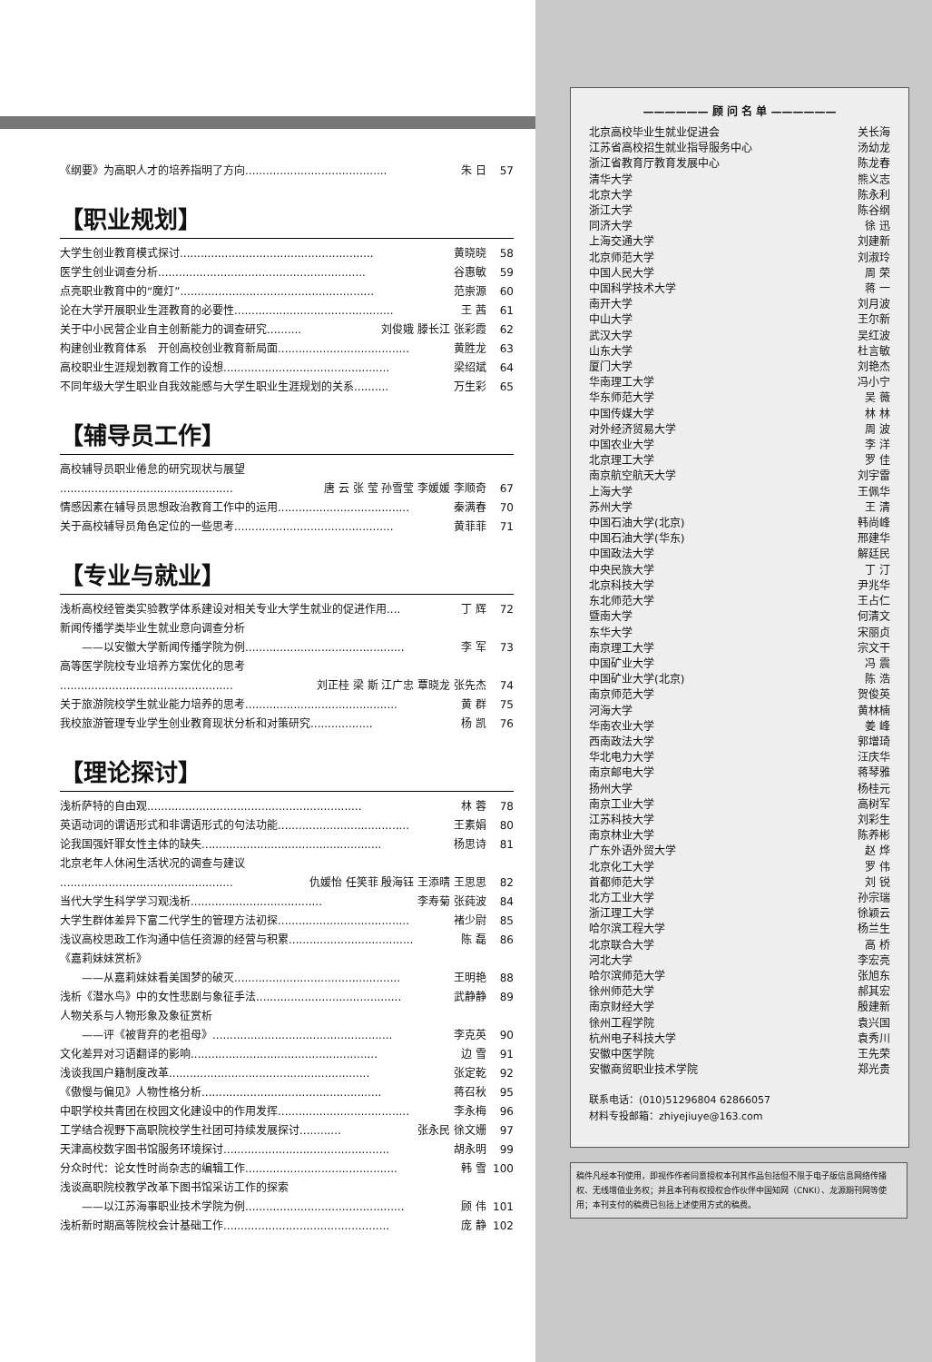《纲要》为高职人才的培养指明了方向......................................... 朱 日 57
【职业规划】
大学生创业教育模式探讨........................................................ 黄晓晓 58
医学生创业调查分析............................................................ 谷惠敏 59
点亮职业教育中的“魔灯”........................................................ 范崇源 60
论在大学开展职业生涯教育的必要性.............................................. 王 茜 61
关于中小民营企业自主创新能力的调查研究.......... 刘俊娥 滕长江 张彩霞 62
构建创业教育体系　开创高校创业教育新局面...................................... 黄胜龙 63
高校职业生涯规划教育工作的设想................................................ 梁绍斌 64
不同年级大学生职业自我效能感与大学生职业生涯规划的关系.......... 万生彩 65
【辅导员工作】
高校辅导员职业倦怠的研究现状与展望
.................................................. 唐 云 张 莹 孙雪莹 李媛媛 李顺奇 67
情感因素在辅导员思想政治教育工作中的运用...................................... 秦满春 70
关于高校辅导员角色定位的一些思考.............................................. 黄菲菲 71
【专业与就业】
浅析高校经管类实验教学体系建设对相关专业大学生就业的促进作用.... 丁 辉 72
新闻传播学类毕业生就业意向调查分析
　　——以安徽大学新闻传播学院为例.............................................. 李 军 73
高等医学院校专业培养方案优化的思考
.................................................. 刘正桂 梁 斯 江广忠 覃晓龙 张先杰 74
关于旅游院校学生就业能力培养的思考............................................ 黄 群 75
我校旅游管理专业学生创业教育现状分析和对策研究.................. 杨 凯 76
【理论探讨】
浅析萨特的自由观.............................................................. 林 蓉 78
英语动词的谓语形式和非谓语形式的句法功能...................................... 王素娟 80
论我国强奸罪女性主体的缺失.................................................... 杨思诗 81
北京老年人休闲生活状况的调查与建议
.................................................. 仇媛怡 任笑菲 殷海钰 王添晴 王思思 82
当代大学生科学学习观浅析...................................... 李寿菊 张莼波 84
大学生群体差异下富二代学生的管理方法初探...................................... 褚少尉 85
浅议高校思政工作沟通中信任资源的经营与积累.................................... 陈 磊 86
《嘉莉妹妹赏析》
　　——从嘉莉妹妹看美国梦的破灭................................................ 王明艳 88
浅析《潜水鸟》中的女性悲剧与象征手法.......................................... 武静静 89
人物关系与人物形象及象征赏析
　　——评《被背弃的老祖母》.................................................... 李克英 90
文化差异对习语翻译的影响...................................................... 边 雪 91
浅谈我国户籍制度改革.......................................................... 张定乾 92
《傲慢与偏见》人物性格分析.................................................... 蒋召秋 95
中职学校共青团在校园文化建设中的作用发挥...................................... 李永梅 96
工学结合视野下高职院校学生社团可持续发展探讨............ 张永民 徐文姗 97
天津高校数字图书馆服务环境探讨................................................ 胡永明 99
分众时代：论女性时尚杂志的编辑工作............................................ 韩 雪 100
浅谈高职院校教学改革下图书馆采访工作的探索
　　——以江苏海事职业技术学院为例.............................................. 顾 伟 101
浅析新时期高等院校会计基础工作................................................ 庞 静 102
—————— 顾 问 名 单 ——————
北京高校毕业生就业促进会 关长海
江苏省高校招生就业指导服务中心 汤幼龙
浙江省教育厅教育发展中心 陈龙春
清华大学 熊义志
北京大学 陈永利
浙江大学 陈谷纲
同济大学 徐 迅
上海交通大学 刘建新
北京师范大学 刘淑玲
中国人民大学 周 荣
中国科学技术大学 蒋 一
南开大学 刘月波
中山大学 王尔新
武汉大学 吴红波
山东大学 杜言敏
厦门大学 刘艳杰
华南理工大学 冯小宁
华东师范大学 吴 薇
中国传媒大学 林 林
对外经济贸易大学 周 波
中国农业大学 李 洋
北京理工大学 罗 佳
南京航空航天大学 刘宇雷
上海大学 王佩华
苏州大学 王 清
中国石油大学(北京) 韩尚峰
中国石油大学(华东) 邢建华
中国政法大学 解廷民
中央民族大学 丁 汀
北京科技大学 尹兆华
东北师范大学 王占仁
暨南大学 何清文
东华大学 宋丽贞
南京理工大学 宗文干
中国矿业大学 冯 震
中国矿业大学(北京) 陈 浩
南京师范大学 贺俊英
河海大学 黄林楠
华南农业大学 姜 峰
西南政法大学 郭增琦
华北电力大学 汪庆华
南京邮电大学 蒋琴雅
扬州大学 杨桂元
南京工业大学 高树军
江苏科技大学 刘彩生
南京林业大学 陈养彬
广东外语外贸大学 赵 烨
北京化工大学 罗 伟
首都师范大学 刘 锐
北方工业大学 孙宗瑞
浙江理工大学 徐颖云
哈尔滨工程大学 杨兰生
北京联合大学 高 桥
河北大学 李宏亮
哈尔滨师范大学 张旭东
徐州师范大学 郝其宏
南京财经大学 殷建新
徐州工程学院 袁兴国
杭州电子科技大学 袁秀川
安徽中医学院 王先荣
安徽商贸职业技术学院 郑光贵
联系电话：(010)51296804 62866057
材料专投邮箱：zhiyejiuye@163.com
稿件凡经本刊使用，即视作作者同意授权本刊其作品包括但不限于电子版信息网络传播权、无线增值业务权；并且本刊有权授权合作伙伴中国知网（CNKI）、龙源期刊网等使用；本刊支付的稿费已包括上述使用方式的稿费。